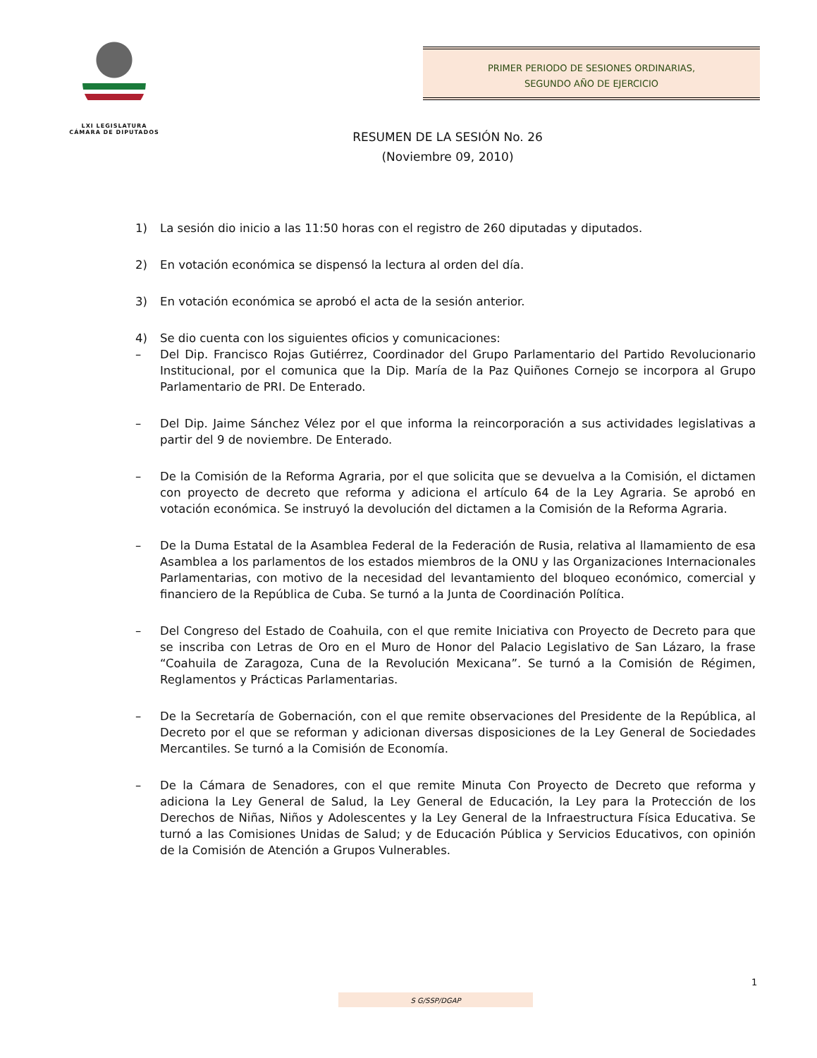LXI LEGISLATURA
CÁMARA DE DIPUTADOS
PRIMER PERIODO DE SESIONES ORDINARIAS,
SEGUNDO AÑO DE EJERCICIO
RESUMEN DE LA SESIÓN No. 26
(Noviembre 09, 2010)
1) La sesión dio inicio a las 11:50 horas con el registro de 260 diputadas y diputados.
2) En votación económica se dispensó la lectura al orden del día.
3) En votación económica se aprobó el acta de la sesión anterior.
4) Se dio cuenta con los siguientes oficios y comunicaciones:
– Del Dip. Francisco Rojas Gutiérrez, Coordinador del Grupo Parlamentario del Partido Revolucionario Institucional, por el comunica que la Dip. María de la Paz Quiñones Cornejo se incorpora al Grupo Parlamentario de PRI. De Enterado.
– Del Dip. Jaime Sánchez Vélez por el que informa la reincorporación a sus actividades legislativas a partir del 9 de noviembre. De Enterado.
– De la Comisión de la Reforma Agraria, por el que solicita que se devuelva a la Comisión, el dictamen con proyecto de decreto que reforma y adiciona el artículo 64 de la Ley Agraria. Se aprobó en votación económica. Se instruyó la devolución del dictamen a la Comisión de la Reforma Agraria.
– De la Duma Estatal de la Asamblea Federal de la Federación de Rusia, relativa al llamamiento de esa Asamblea a los parlamentos de los estados miembros de la ONU y las Organizaciones Internacionales Parlamentarias, con motivo de la necesidad del levantamiento del bloqueo económico, comercial y financiero de la República de Cuba. Se turnó a la Junta de Coordinación Política.
– Del Congreso del Estado de Coahuila, con el que remite Iniciativa con Proyecto de Decreto para que se inscriba con Letras de Oro en el Muro de Honor del Palacio Legislativo de San Lázaro, la frase “Coahuila de Zaragoza, Cuna de la Revolución Mexicana”. Se turnó a la Comisión de Régimen, Reglamentos y Prácticas Parlamentarias.
– De la Secretaría de Gobernación, con el que remite observaciones del Presidente de la República, al Decreto por el que se reforman y adicionan diversas disposiciones de la Ley General de Sociedades Mercantiles. Se turnó a la Comisión de Economía.
– De la Cámara de Senadores, con el que remite Minuta Con Proyecto de Decreto que reforma y adiciona la Ley General de Salud, la Ley General de Educación, la Ley para la Protección de los Derechos de Niñas, Niños y Adolescentes y la Ley General de la Infraestructura Física Educativa. Se turnó a las Comisiones Unidas de Salud; y de Educación Pública y Servicios Educativos, con opinión de la Comisión de Atención a Grupos Vulnerables.
1
S G/SSP/DGAP